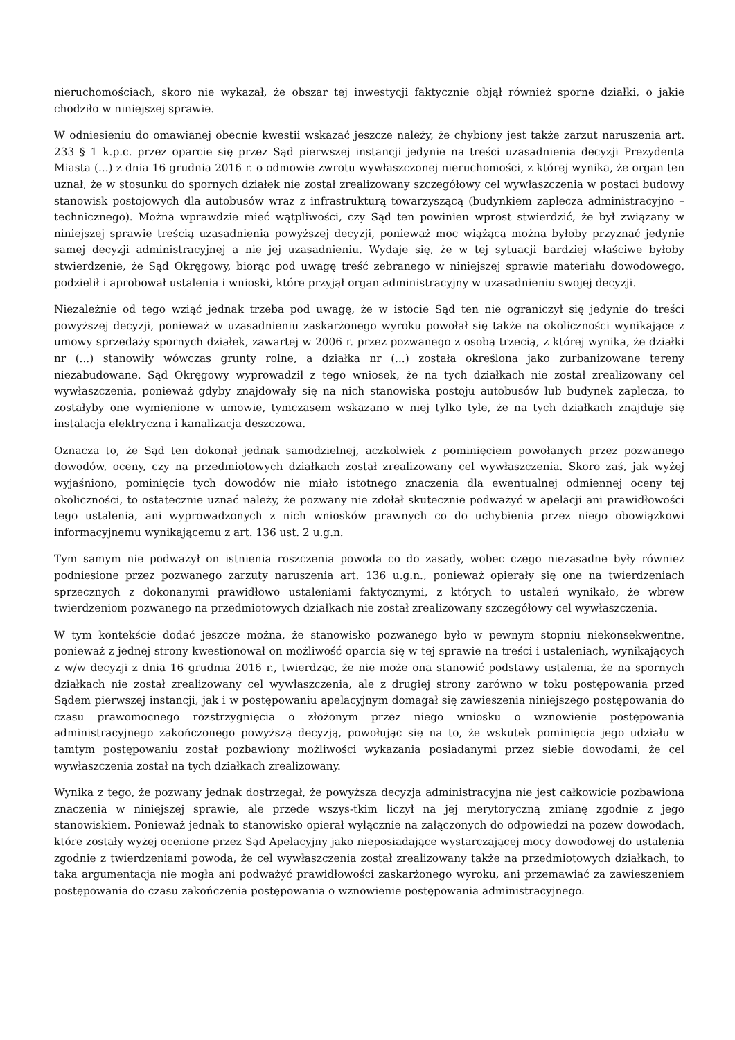nieruchomościach, skoro nie wykazał, że obszar tej inwestycji faktycznie objął również sporne działki, o jakie chodziło w niniejszej sprawie.
W odniesieniu do omawianej obecnie kwestii wskazać jeszcze należy, że chybiony jest także zarzut naruszenia art. 233 § 1 k.p.c. przez oparcie się przez Sąd pierwszej instancji jedynie na treści uzasadnienia decyzji Prezydenta Miasta (...) z dnia 16 grudnia 2016 r. o odmowie zwrotu wywłaszczonej nieruchomości, z której wynika, że organ ten uznał, że w stosunku do spornych działek nie został zrealizowany szczegółowy cel wywłaszczenia w postaci budowy stanowisk postojowych dla autobusów wraz z infrastrukturą towarzyszącą (budynkiem zaplecza administracyjno – technicznego). Można wprawdzie mieć wątpliwości, czy Sąd ten powinien wprost stwierdzić, że był związany w niniejszej sprawie treścią uzasadnienia powyższej decyzji, ponieważ moc wiążącą można byłoby przyznać jedynie samej decyzji administracyjnej a nie jej uzasadnieniu. Wydaje się, że w tej sytuacji bardziej właściwe byłoby stwierdzenie, że Sąd Okręgowy, biorąc pod uwagę treść zebranego w niniejszej sprawie materiału dowodowego, podzielił i aprobował ustalenia i wnioski, które przyjął organ administracyjny w uzasadnieniu swojej decyzji.
Niezależnie od tego wziąć jednak trzeba pod uwagę, że w istocie Sąd ten nie ograniczył się jedynie do treści powyższej decyzji, ponieważ w uzasadnieniu zaskarżonego wyroku powołał się także na okoliczności wynikające z umowy sprzedaży spornych działek, zawartej w 2006 r. przez pozwanego z osobą trzecią, z której wynika, że działki nr (...) stanowiły wówczas grunty rolne, a działka nr (...) została określona jako zurbanizowane tereny niezabudowane. Sąd Okręgowy wyprowadził z tego wniosek, że na tych działkach nie został zrealizowany cel wywłaszczenia, ponieważ gdyby znajdowały się na nich stanowiska postoju autobusów lub budynek zaplecza, to zostałyby one wymienione w umowie, tymczasem wskazano w niej tylko tyle, że na tych działkach znajduje się instalacja elektryczna i kanalizacja deszczowa.
Oznacza to, że Sąd ten dokonał jednak samodzielnej, aczkolwiek z pominięciem powołanych przez pozwanego dowodów, oceny, czy na przedmiotowych działkach został zrealizowany cel wywłaszczenia. Skoro zaś, jak wyżej wyjaśniono, pominięcie tych dowodów nie miało istotnego znaczenia dla ewentualnej odmiennej oceny tej okoliczności, to ostatecznie uznać należy, że pozwany nie zdołał skutecznie podważyć w apelacji ani prawidłowości tego ustalenia, ani wyprowadzonych z nich wniosków prawnych co do uchybienia przez niego obowiązkowi informacyjnemu wynikającemu z art. 136 ust. 2 u.g.n.
Tym samym nie podważył on istnienia roszczenia powoda co do zasady, wobec czego niezasadne były również podniesione przez pozwanego zarzuty naruszenia art. 136 u.g.n., ponieważ opierały się one na twierdzeniach sprzecznych z dokonanymi prawidłowo ustaleniami faktycznymi, z których to ustaleń wynikało, że wbrew twierdzeniom pozwanego na przedmiotowych działkach nie został zrealizowany szczegółowy cel wywłaszczenia.
W tym kontekście dodać jeszcze można, że stanowisko pozwanego było w pewnym stopniu niekonsekwentne, ponieważ z jednej strony kwestionował on możliwość oparcia się w tej sprawie na treści i ustaleniach, wynikających z w/w decyzji z dnia 16 grudnia 2016 r., twierdząc, że nie może ona stanowić podstawy ustalenia, że na spornych działkach nie został zrealizowany cel wywłaszczenia, ale z drugiej strony zarówno w toku postępowania przed Sądem pierwszej instancji, jak i w postępowaniu apelacyjnym domagał się zawieszenia niniejszego postępowania do czasu prawomocnego rozstrzygnięcia o złożonym przez niego wniosku o wznowienie postępowania administracyjnego zakończonego powyższą decyzją, powołując się na to, że wskutek pominięcia jego udziału w tamtym postępowaniu został pozbawiony możliwości wykazania posiadanymi przez siebie dowodami, że cel wywłaszczenia został na tych działkach zrealizowany.
Wynika z tego, że pozwany jednak dostrzegał, że powyższa decyzja administracyjna nie jest całkowicie pozbawiona znaczenia w niniejszej sprawie, ale przede wszys-tkim liczył na jej merytoryczną zmianę zgodnie z jego stanowiskiem. Ponieważ jednak to stanowisko opierał wyłącznie na załączonych do odpowiedzi na pozew dowodach, które zostały wyżej ocenione przez Sąd Apelacyjny jako nieposiadające wystarczającej mocy dowodowej do ustalenia zgodnie z twierdzeniami powoda, że cel wywłaszczenia został zrealizowany także na przedmiotowych działkach, to taka argumentacja nie mogła ani podważyć prawidłowości zaskarżonego wyroku, ani przemawiać za zawieszeniem postępowania do czasu zakończenia postępowania o wznowienie postępowania administracyjnego.